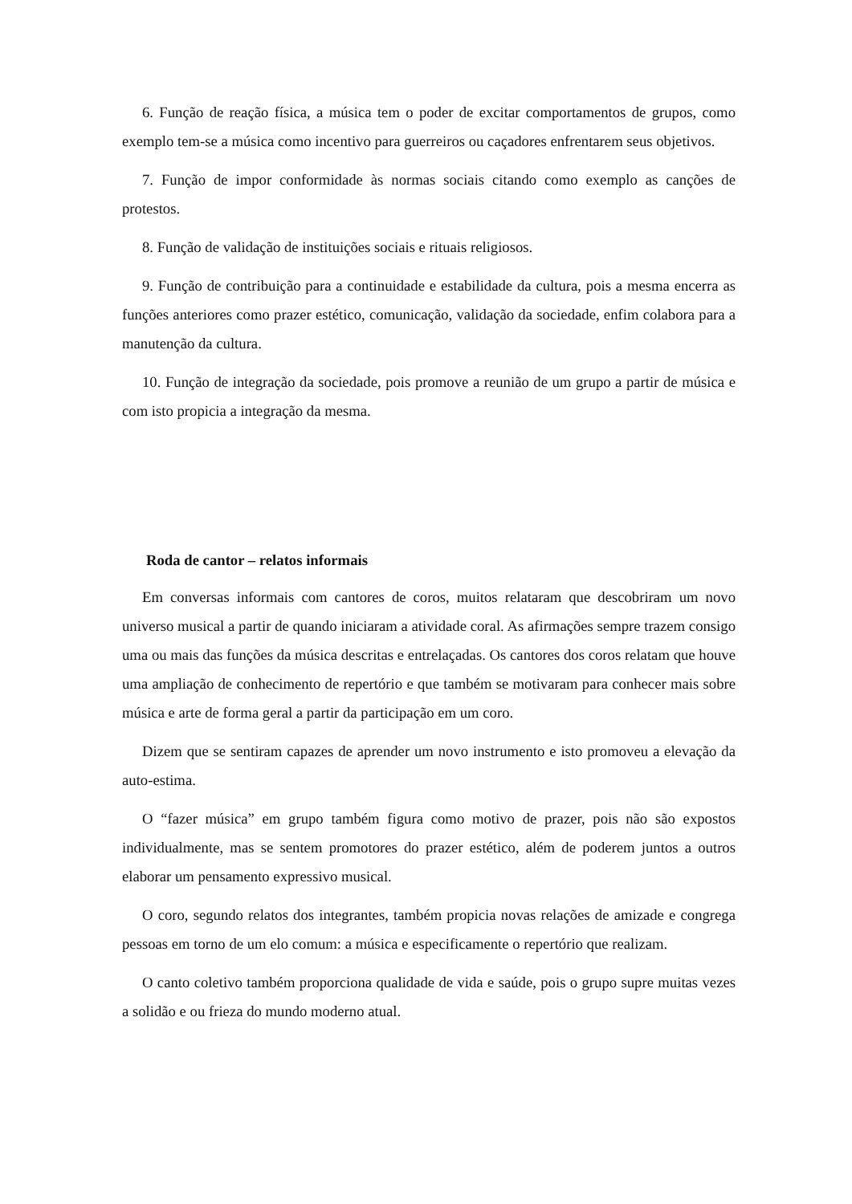6. Função de reação física, a música tem o poder de excitar comportamentos de grupos, como exemplo tem-se a música como incentivo para guerreiros ou caçadores enfrentarem seus objetivos.
7. Função de impor conformidade às normas sociais citando como exemplo as canções de protestos.
8. Função de validação de instituições sociais e rituais religiosos.
9. Função de contribuição para a continuidade e estabilidade da cultura, pois a mesma encerra as funções anteriores como prazer estético, comunicação, validação da sociedade, enfim colabora para a manutenção da cultura.
10. Função de integração da sociedade, pois promove a reunião de um grupo a partir de música e com isto propicia a integração da mesma.
Roda de cantor – relatos informais
Em conversas informais com cantores de coros, muitos relataram que descobriram um novo universo musical a partir de quando iniciaram a atividade coral. As afirmações sempre trazem consigo uma ou mais das funções da música descritas e entrelaçadas. Os cantores dos coros relatam que houve uma ampliação de conhecimento de repertório e que também se motivaram para conhecer mais sobre música e arte de forma geral a partir da participação em um coro.
Dizem que se sentiram capazes de aprender um novo instrumento e isto promoveu a elevação da auto-estima.
O “fazer música” em grupo também figura como motivo de prazer, pois não são expostos individualmente, mas se sentem promotores do prazer estético, além de poderem juntos a outros elaborar um pensamento expressivo musical.
O coro, segundo relatos dos integrantes, também propicia novas relações de amizade e congrega pessoas em torno de um elo comum: a música e especificamente o repertório que realizam.
O canto coletivo também proporciona qualidade de vida e saúde, pois o grupo supre muitas vezes a solidão e ou frieza do mundo moderno atual.